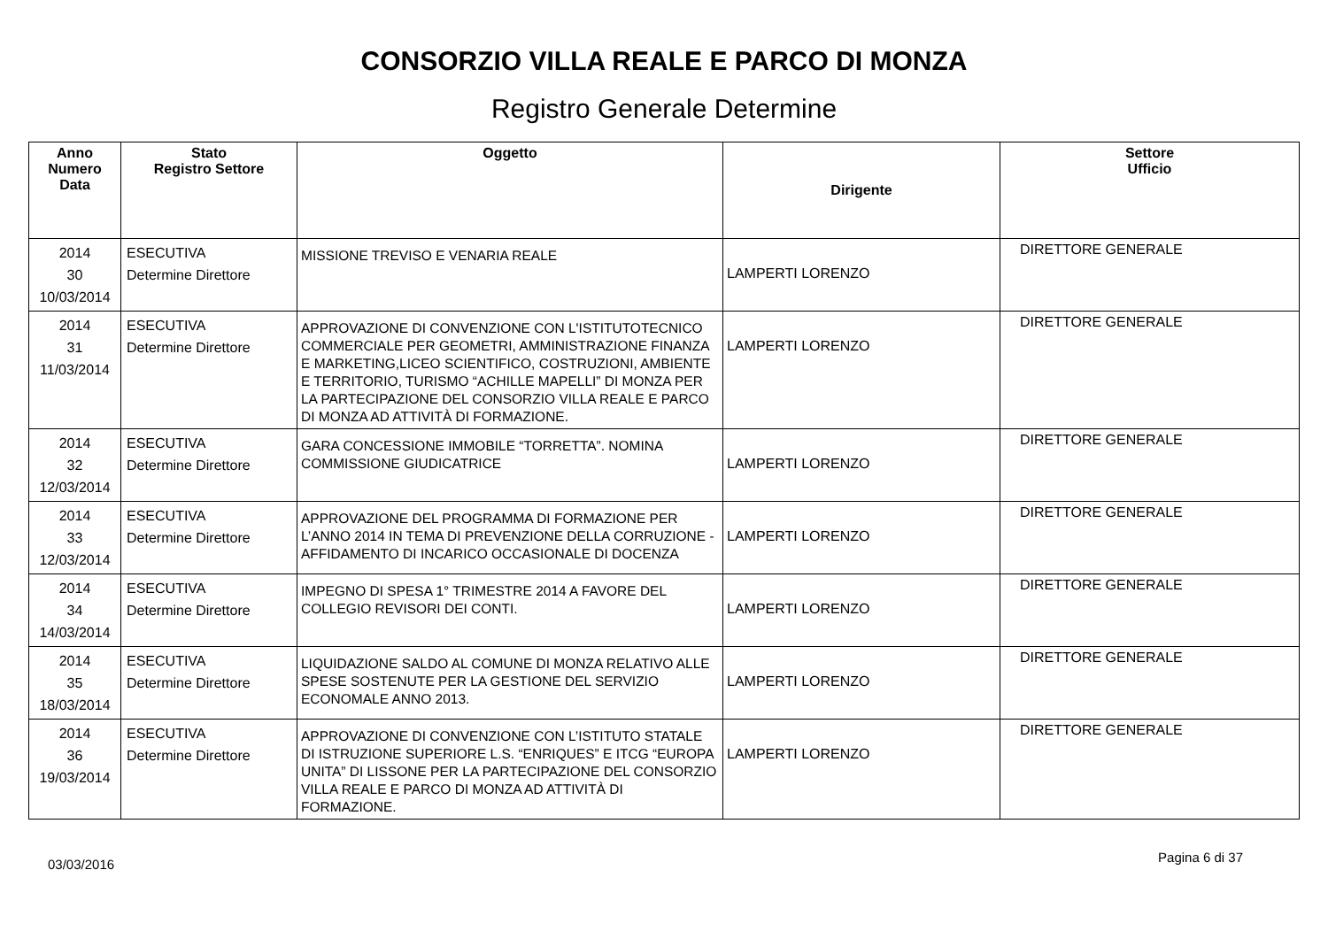CONSORZIO VILLA REALE E PARCO DI MONZA
Registro Generale Determine
| Anno Numero Data | Stato Registro Settore | Oggetto | Dirigente | Settore Ufficio |
| --- | --- | --- | --- | --- |
| 2014 30 10/03/2014 | ESECUTIVA Determine Direttore | MISSIONE TREVISO E VENARIA REALE | LAMPERTI LORENZO | DIRETTORE GENERALE |
| 2014 31 11/03/2014 | ESECUTIVA Determine Direttore | APPROVAZIONE DI CONVENZIONE CON L'ISTITUTOTECNICO COMMERCIALE PER GEOMETRI, AMMINISTRAZIONE FINANZA E MARKETING,LICEO SCIENTIFICO, COSTRUZIONI, AMBIENTE E TERRITORIO, TURISMO “ACHILLE MAPELLI” DI MONZA PER LA PARTECIPAZIONE DEL CONSORZIO VILLA REALE E PARCO DI MONZA AD ATTIVITÀ DI FORMAZIONE. | LAMPERTI LORENZO | DIRETTORE GENERALE |
| 2014 32 12/03/2014 | ESECUTIVA Determine Direttore | GARA CONCESSIONE IMMOBILE “TORRETTA”. NOMINA COMMISSIONE GIUDICATRICE | LAMPERTI LORENZO | DIRETTORE GENERALE |
| 2014 33 12/03/2014 | ESECUTIVA Determine Direttore | APPROVAZIONE DEL PROGRAMMA DI FORMAZIONE PER L’ANNO 2014 IN TEMA DI PREVENZIONE DELLA CORRUZIONE - AFFIDAMENTO DI INCARICO OCCASIONALE DI DOCENZA | LAMPERTI LORENZO | DIRETTORE GENERALE |
| 2014 34 14/03/2014 | ESECUTIVA Determine Direttore | IMPEGNO DI SPESA 1° TRIMESTRE 2014 A FAVORE DEL COLLEGIO REVISORI DEI CONTI. | LAMPERTI LORENZO | DIRETTORE GENERALE |
| 2014 35 18/03/2014 | ESECUTIVA Determine Direttore | LIQUIDAZIONE SALDO AL COMUNE DI MONZA RELATIVO ALLE SPESE SOSTENUTE PER LA GESTIONE DEL SERVIZIO ECONOMALE ANNO 2013. | LAMPERTI LORENZO | DIRETTORE GENERALE |
| 2014 36 19/03/2014 | ESECUTIVA Determine Direttore | APPROVAZIONE DI CONVENZIONE CON L’ISTITUTO STATALE DI ISTRUZIONE SUPERIORE L.S. “ENRIQUES” E ITCG “EUROPA UNITA” DI LISSONE PER LA PARTECIPAZIONE DEL CONSORZIO VILLA REALE E PARCO DI MONZA AD ATTIVITÀ DI FORMAZIONE. | LAMPERTI LORENZO | DIRETTORE GENERALE |
03/03/2016 Pagina 6 di 37